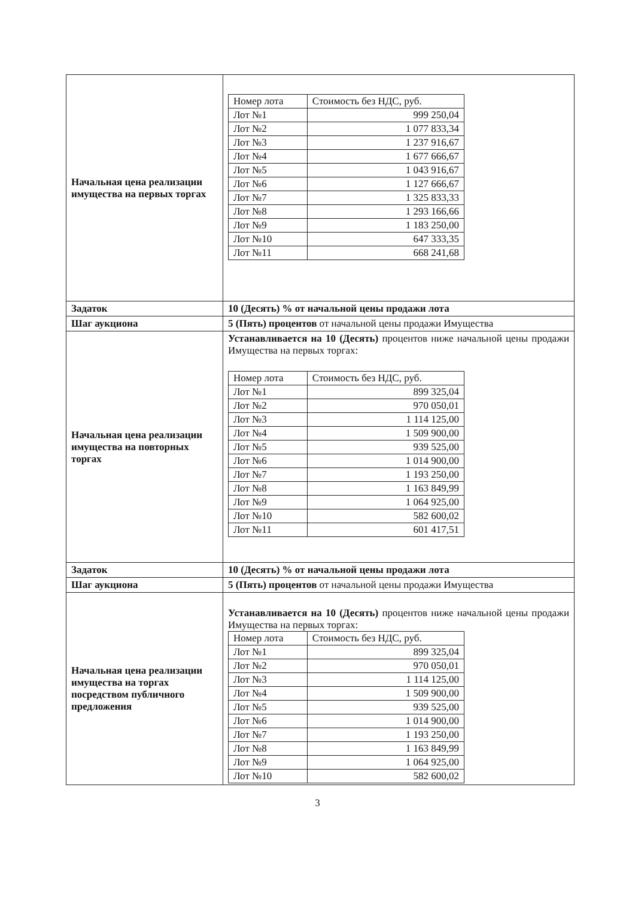| Начальная цена реализации имущества на первых торгах | / Номер лота / Стоимость без НДС, руб. / / --- / --- / / Лот №1 / 999 250,04 / / Лот №2 / 1 077 833,34 / / Лот №3 / 1 237 916,67 / / Лот №4 / 1 677 666,67 / / Лот №5 / 1 043 916,67 / / Лот №6 / 1 127 666,67 / / Лот №7 / 1 325 833,33 / / Лот №8 / 1 293 166,66 / / Лот №9 / 1 183 250,00 / / Лот №10 / 647 333,35 / / Лот №11 / 668 241,68 / |
| Задаток | 10 (Десять) % от начальной цены продажи лота |
| Шаг аукциона | 5 (Пять) процентов от начальной цены продажи Имущества |
| Начальная цена реализации имущества на повторных торгах | Устанавливается на 10 (Десять) процентов ниже начальной цены продажи Имущества на первых торгах: / Номер лота / Стоимость без НДС, руб. / / --- / --- / / Лот №1 / 899 325,04 / / Лот №2 / 970 050,01 / / Лот №3 / 1 114 125,00 / / Лот №4 / 1 509 900,00 / / Лот №5 / 939 525,00 / / Лот №6 / 1 014 900,00 / / Лот №7 / 1 193 250,00 / / Лот №8 / 1 163 849,99 / / Лот №9 / 1 064 925,00 / / Лот №10 / 582 600,02 / / Лот №11 / 601 417,51 / |
| Задаток | 10 (Десять) % от начальной цены продажи лота |
| Шаг аукциона | 5 (Пять) процентов от начальной цены продажи Имущества |
| Начальная цена реализации имущества на торгах посредством публичного предложения | Устанавливается на 10 (Десять) процентов ниже начальной цены продажи Имущества на первых торгах: / Номер лота / Стоимость без НДС, руб. / / --- / --- / / Лот №1 / 899 325,04 / / Лот №2 / 970 050,01 / / Лот №3 / 1 114 125,00 / / Лот №4 / 1 509 900,00 / / Лот №5 / 939 525,00 / / Лот №6 / 1 014 900,00 / / Лот №7 / 1 193 250,00 / / Лот №8 / 1 163 849,99 / / Лот №9 / 1 064 925,00 / / Лот №10 / 582 600,02 / |
3